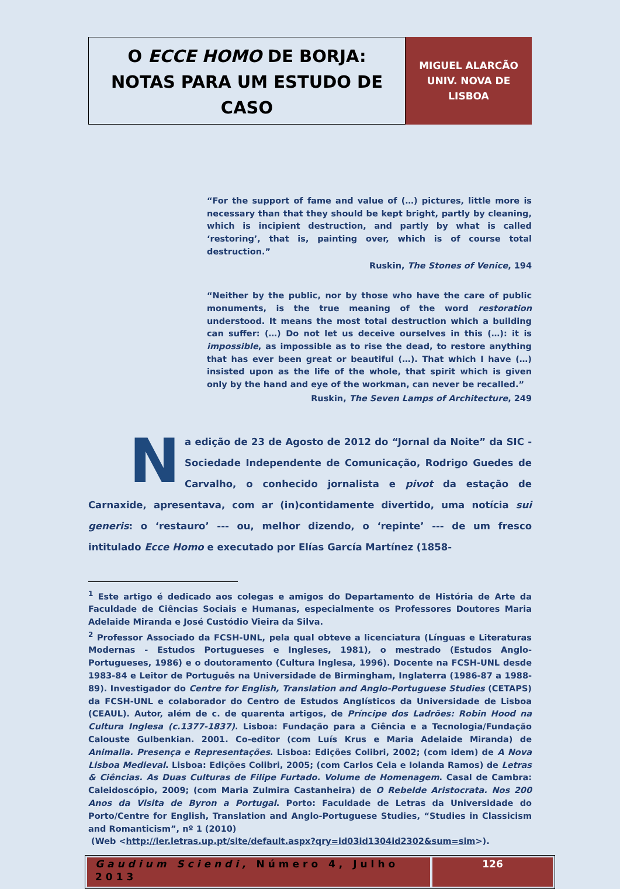O ECCE HOMO DE BORJA:
NOTAS PARA UM ESTUDO DE
CASO
MIGUEL ALARCÃO
UNIV. NOVA DE
LISBOA
“For the support of fame and value of (…) pictures, little more is necessary than that they should be kept bright, partly by cleaning, which is incipient destruction, and partly by what is called ‘restoring’, that is, painting over, which is of course total destruction.”
Ruskin, The Stones of Venice, 194
“Neither by the public, nor by those who have the care of public monuments, is the true meaning of the word restoration understood. It means the most total destruction which a building can suffer: (…) Do not let us deceive ourselves in this (…): it is impossible, as impossible as to rise the dead, to restore anything that has ever been great or beautiful (…). That which I have (…) insisted upon as the life of the whole, that spirit which is given only by the hand and eye of the workman, can never be recalled.”
Ruskin, The Seven Lamps of Architecture, 249
Na edição de 23 de Agosto de 2012 do “Jornal da Noite” da SIC - Sociedade Independente de Comunicação, Rodrigo Guedes de Carvalho, o conhecido jornalista e pivot da estação de Carnaxide, apresentava, com ar (in)contidamente divertido, uma notícia sui generis: o ‘restauro’ --- ou, melhor dizendo, o ‘repinte’ --- de um fresco intitulado Ecce Homo e executado por Elías García Martínez (1858-
<sup>1</sup> Este artigo é dedicado aos colegas e amigos do Departamento de História de Arte da Faculdade de Ciências Sociais e Humanas, especialmente os Professores Doutores Maria Adelaide Miranda e José Custódio Vieira da Silva.
<sup>2</sup> Professor Associado da FCSH-UNL, pela qual obteve a licenciatura (Línguas e Literaturas Modernas - Estudos Portugueses e Ingleses, 1981), o mestrado (Estudos Anglo-Portugueses, 1986) e o doutoramento (Cultura Inglesa, 1996). Docente na FCSH-UNL desde 1983-84 e Leitor de Português na Universidade de Birmingham, Inglaterra (1986-87 a 1988-89). Investigador do Centre for English, Translation and Anglo-Portuguese Studies (CETAPS) da FCSH-UNL e colaborador do Centro de Estudos Anglísticos da Universidade de Lisboa (CEAUL). Autor, além de c. de quarenta artigos, de Príncipe dos Ladrões: Robin Hood na Cultura Inglesa (c.1377-1837). Lisboa: Fundação para a Ciência e a Tecnologia/Fundação Calouste Gulbenkian. 2001. Co-editor (com Luís Krus e Maria Adelaide Miranda) de Animalia. Presença e Representações. Lisboa: Edições Colibri, 2002; (com idem) de A Nova Lisboa Medieval. Lisboa: Edições Colibri, 2005; (com Carlos Ceia e Iolanda Ramos) de Letras & Ciências. As Duas Culturas de Filipe Furtado. Volume de Homenagem. Casal de Cambra: Caleidoscópio, 2009; (com Maria Zulmira Castanheira) de O Rebelde Aristocrata. Nos 200 Anos da Visita de Byron a Portugal. Porto: Faculdade de Letras da Universidade do Porto/Centre for English, Translation and Anglo-Portuguese Studies, “Studies in Classicism and Romanticism”, nº 1 (2010)
(Web <http://ler.letras.up.pt/site/default.aspx?qry=id03id1304id2302&sum=sim>).
Gaudium Sciendi, Número 4, Julho 2013
126